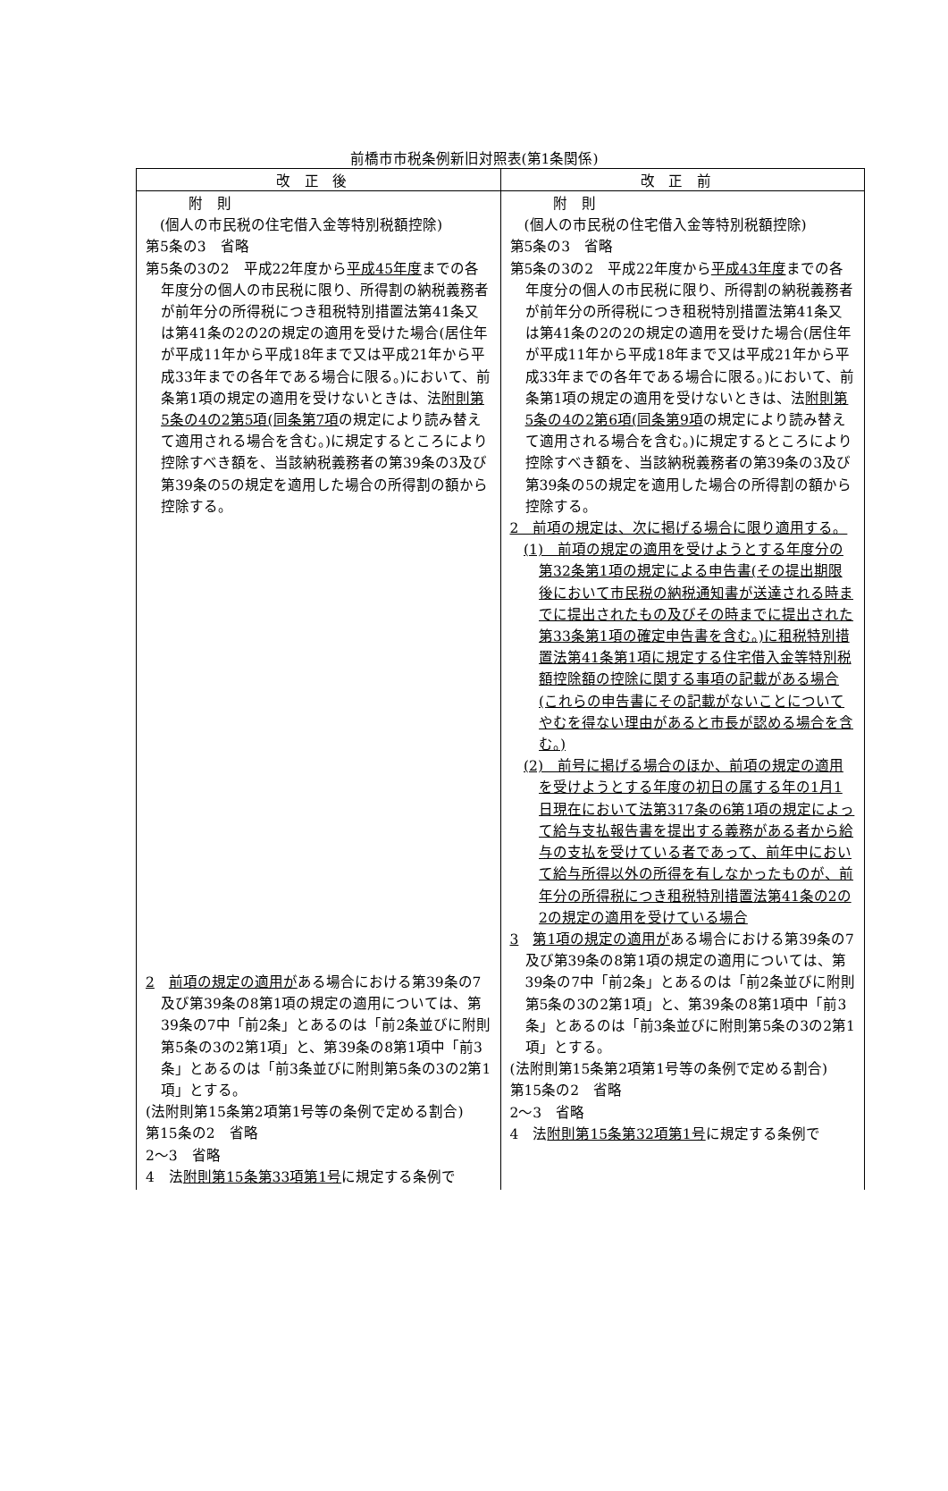前橋市市税条例新旧対照表(第1条関係)
| 改正後 | 改正前 |
| --- | --- |
| 附 則 (個人の市民税の住宅借入金等特別税額控除) 第5条の3 省略 第5条の3の2 平成22年度から 平成45年度 までの各年度分の個人の市民税に限り、所得割の納税義務者が前年分の所得税につき租税特別措置法第41条又は第41条の2の2の規定の適用を受けた場合(居住年が平成11年から平成18年まで又は平成21年から平成33年までの各年である場合に限る。)において、前条第1項の規定の適用を受けないときは、法 附則第5条の4の2第5項(同条第7項 の規定により読み替えて適用される場合を含む。)に規定するところにより控除すべき額を、当該納税義務者の第39条の3及び第39条の5の規定を適用した場合の所得割の額から控除する。 2 前項の規定の適用が ある場合における第39条の7及び第39条の8第1項の規定の適用については、第39条の7中「前2条」とあるのは「前2条並びに附則第5条の3の2第1項」と、第39条の8第1項中「前3条」とあるのは「前3条並びに附則第5条の3の2第1項」とする。 (法附則第15条第2項第1号等の条例で定める割合) 第15条の2 省略 2～3 省略 4 法 附則第15条第33項第1号 に規定する条例で | 附 則 (個人の市民税の住宅借入金等特別税額控除) 第5条の3 省略 第5条の3の2 平成22年度から 平成43年度 までの各年度分の個人の市民税に限り、所得割の納税義務者が前年分の所得税につき租税特別措置法第41条又は第41条の2の2の規定の適用を受けた場合(居住年が平成11年から平成18年まで又は平成21年から平成33年までの各年である場合に限る。)において、前条第1項の規定の適用を受けないときは、法 附則第5条の4の2第6項(同条第9項 の規定により読み替えて適用される場合を含む。)に規定するところにより控除すべき額を、当該納税義務者の第39条の3及び第39条の5の規定を適用した場合の所得割の額から控除する。 2 前項の規定は、次に掲げる場合に限り適用する。 (1) 前項の規定の適用を受けようとする年度分の第32条第1項の規定による申告書(その提出期限後において市民税の納税通知書が送達される時までに提出されたもの及びその時までに提出された第33条第1項の確定申告書を含む。)に租税特別措置法第41条第1項に規定する住宅借入金等特別税額控除額の控除に関する事項の記載がある場合(これらの申告書にその記載がないことについてやむを得ない理由があると市長が認める場合を含む。) (2) 前号に掲げる場合のほか、前項の規定の適用を受けようとする年度の初日の属する年の1月1日現在において法第317条の6第1項の規定によって給与支払報告書を提出する義務がある者から給与の支払を受けている者であって、前年中において給与所得以外の所得を有しなかったものが、前年分の所得税につき租税特別措置法第41条の2の2の規定の適用を受けている場合 3 第1項の規定の適用が ある場合における第39条の7及び第39条の8第1項の規定の適用については、第39条の7中「前2条」とあるのは「前2条並びに附則第5条の3の2第1項」と、第39条の8第1項中「前3条」とあるのは「前3条並びに附則第5条の3の2第1項」とする。 (法附則第15条第2項第1号等の条例で定める割合) 第15条の2 省略 2～3 省略 4 法 附則第15条第32項第1号 に規定する条例で |